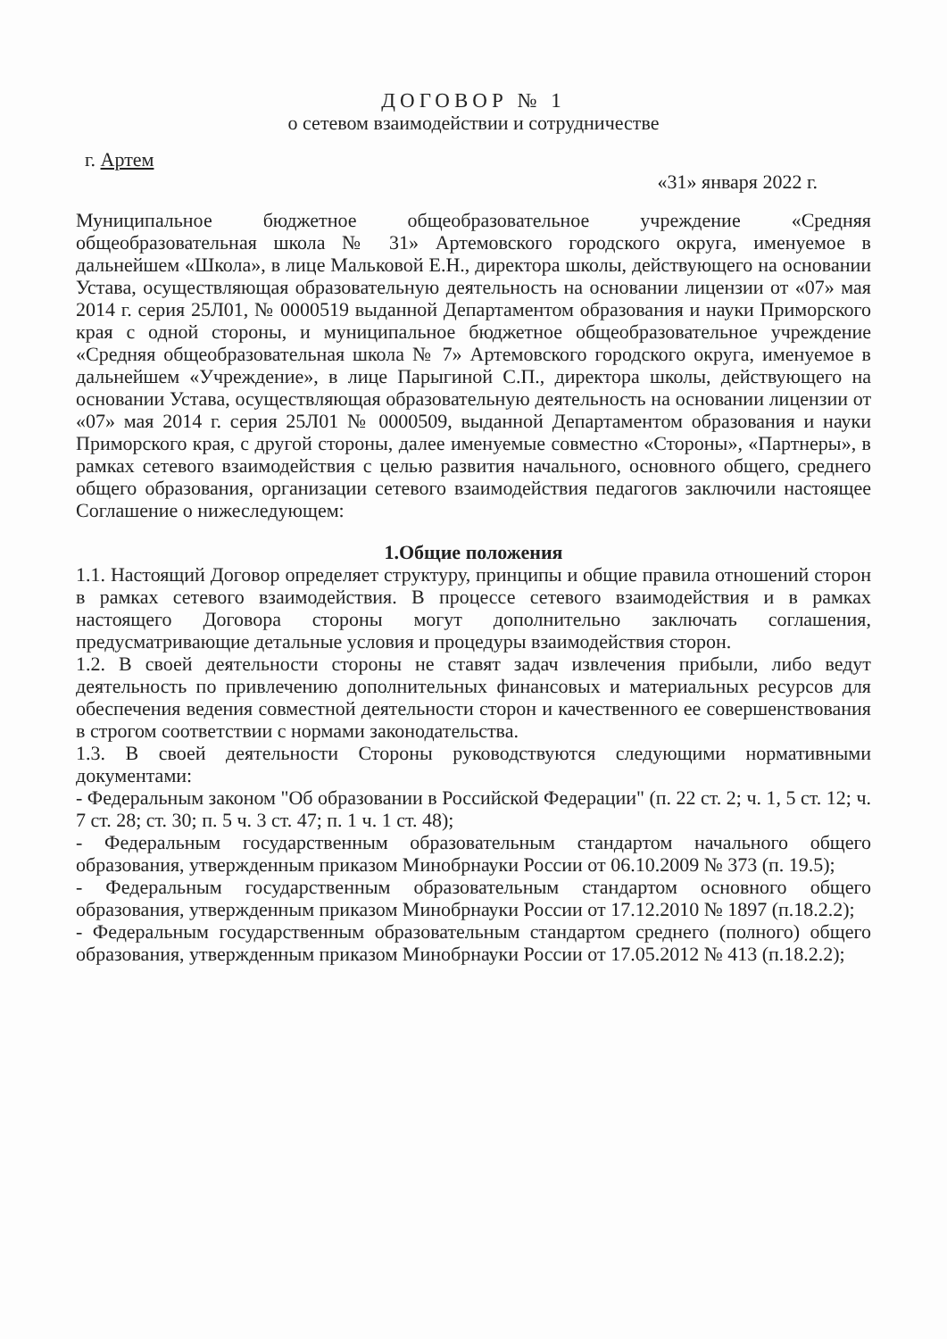ДОГОВОР № 1
о сетевом взаимодействии и сотрудничестве
г. Артем
«31» января 2022 г.
Муниципальное бюджетное общеобразовательное учреждение «Средняя общеобразовательная школа № 31» Артемовского городского округа, именуемое в дальнейшем «Школа», в лице Мальковой Е.Н., директора школы, действующего на основании Устава, осуществляющая образовательную деятельность на основании лицензии от «07» мая 2014 г. серия 25Л01, № 0000519 выданной Департаментом образования и науки Приморского края с одной стороны, и муниципальное бюджетное общеобразовательное учреждение «Средняя общеобразовательная школа № 7» Артемовского городского округа, именуемое в дальнейшем «Учреждение», в лице Парыгиной С.П., директора школы, действующего на основании Устава, осуществляющая образовательную деятельность на основании лицензии от «07» мая 2014 г. серия 25Л01 № 0000509, выданной Департаментом образования и науки Приморского края, с другой стороны, далее именуемые совместно «Стороны», «Партнеры», в рамках сетевого взаимодействия с целью развития начального, основного общего, среднего общего образования, организации сетевого взаимодействия педагогов заключили настоящее Соглашение о нижеследующем:
1.Общие положения
1.1. Настоящий Договор определяет структуру, принципы и общие правила отношений сторон в рамках сетевого взаимодействия. В процессе сетевого взаимодействия и в рамках настоящего Договора стороны могут дополнительно заключать соглашения, предусматривающие детальные условия и процедуры взаимодействия сторон.
1.2. В своей деятельности стороны не ставят задач извлечения прибыли, либо ведут деятельность по привлечению дополнительных финансовых и материальных ресурсов для обеспечения ведения совместной деятельности сторон и качественного ее совершенствования в строгом соответствии с нормами законодательства.
1.3. В своей деятельности Стороны руководствуются следующими нормативными документами:
- Федеральным законом "Об образовании в Российской Федерации" (п. 22 ст. 2; ч. 1, 5 ст. 12; ч. 7 ст. 28; ст. 30; п. 5 ч. 3 ст. 47; п. 1 ч. 1 ст. 48);
- Федеральным государственным образовательным стандартом начального общего образования, утвержденным приказом Минобрнауки России от 06.10.2009 № 373 (п. 19.5);
- Федеральным государственным образовательным стандартом основного общего образования, утвержденным приказом Минобрнауки России от 17.12.2010 № 1897 (п.18.2.2);
- Федеральным государственным образовательным стандартом среднего (полного) общего образования, утвержденным приказом Минобрнауки России от 17.05.2012 № 413 (п.18.2.2);